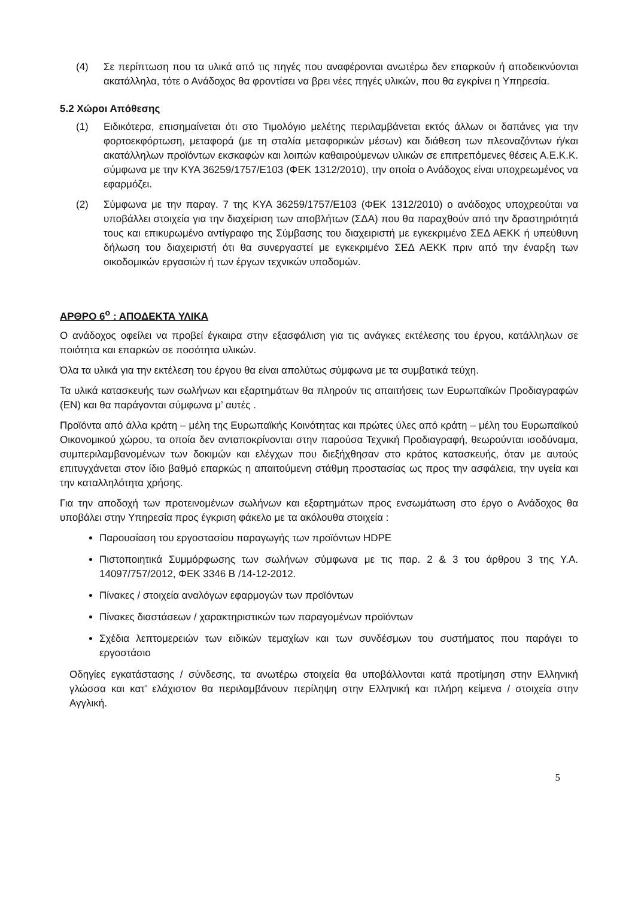(4) Σε περίπτωση που τα υλικά από τις πηγές που αναφέρονται ανωτέρω δεν επαρκούν ή αποδεικνύονται ακατάλληλα, τότε ο Ανάδοχος θα φροντίσει να βρει νέες πηγές υλικών, που θα εγκρίνει η Υπηρεσία.
5.2 Χώροι Απόθεσης
(1) Ειδικότερα, επισημαίνεται ότι στο Τιμολόγιο μελέτης περιλαμβάνεται εκτός άλλων οι δαπάνες για την φορτοεκφόρτωση, μεταφορά (με τη σταλία μεταφορικών μέσων) και διάθεση των πλεοναζόντων ή/και ακατάλληλων προϊόντων εκσκαφών και λοιπών καθαιρούμενων υλικών σε επιτρεπόμενες θέσεις Α.Ε.Κ.Κ. σύμφωνα με την ΚΥΑ 36259/1757/Ε103 (ΦΕΚ 1312/2010), την οποία ο Ανάδοχος είναι υποχρεωμένος να εφαρμόζει.
(2) Σύμφωνα με την παραγ. 7 της ΚΥΑ 36259/1757/Ε103 (ΦΕΚ 1312/2010) ο ανάδοχος υποχρεούται να υποβάλλει στοιχεία για την διαχείριση των αποβλήτων (ΣΔΑ) που θα παραχθούν από την δραστηριότητά τους και επικυρωμένο αντίγραφο της Σύμβασης του διαχειριστή με εγκεκριμένο ΣΕΔ ΑΕΚΚ ή υπεύθυνη δήλωση του διαχειριστή ότι θα συνεργαστεί με εγκεκριμένο ΣΕΔ ΑΕΚΚ πριν από την έναρξη των οικοδομικών εργασιών ή των έργων τεχνικών υποδομών.
ΑΡΘΡΟ 6<sup>ο</sup> : ΑΠΟΔΕΚΤΑ ΥΛΙΚΑ
Ο ανάδοχος οφείλει να προβεί έγκαιρα στην εξασφάλιση για τις ανάγκες εκτέλεσης του έργου, κατάλληλων σε ποιότητα και επαρκών σε ποσότητα υλικών.
Όλα τα υλικά για την εκτέλεση του έργου θα είναι απολύτως σύμφωνα με τα συμβατικά τεύχη.
Τα υλικά κατασκευής των σωλήνων και εξαρτημάτων θα πληρούν τις απαιτήσεις των Ευρωπαϊκών Προδιαγραφών (ΕΝ) και θα παράγονται σύμφωνα μ’ αυτές .
Προϊόντα από άλλα κράτη – μέλη της Ευρωπαϊκής Κοινότητας και πρώτες ύλες από κράτη – μέλη του Ευρωπαϊκού Οικονομικού χώρου, τα οποία δεν ανταποκρίνονται στην παρούσα Τεχνική Προδιαγραφή, θεωρούνται ισοδύναμα, συμπεριλαμβανομένων των δοκιμών και ελέγχων που διεξήχθησαν στο κράτος κατασκευής, όταν με αυτούς επιτυγχάνεται στον ίδιο βαθμό επαρκώς η απαιτούμενη στάθμη προστασίας ως προς την ασφάλεια, την υγεία και την καταλληλότητα χρήσης.
Για την αποδοχή των προτεινομένων σωλήνων και εξαρτημάτων προς ενσωμάτωση στο έργο ο Ανάδοχος θα υποβάλει στην Υπηρεσία προς έγκριση φάκελο με τα ακόλουθα στοιχεία :
Παρουσίαση του εργοστασίου παραγωγής των προϊόντων HDPE
Πιστοποιητικά Συμμόρφωσης των σωλήνων σύμφωνα με τις παρ. 2 & 3 του άρθρου 3 της Υ.Α. 14097/757/2012, ΦΕΚ 3346 Β /14-12-2012.
Πίνακες / στοιχεία αναλόγων εφαρμογών των προϊόντων
Πίνακες διαστάσεων / χαρακτηριστικών των παραγομένων προϊόντων
Σχέδια λεπτομερειών των ειδικών τεμαχίων και των συνδέσμων του συστήματος που παράγει το εργοστάσιο
Οδηγίες εγκατάστασης / σύνδεσης, τα ανωτέρω στοιχεία θα υποβάλλονται κατά προτίμηση στην Ελληνική γλώσσα και κατ’ ελάχιστον θα περιλαμβάνουν περίληψη στην Ελληνική και πλήρη κείμενα / στοιχεία στην Αγγλική.
5